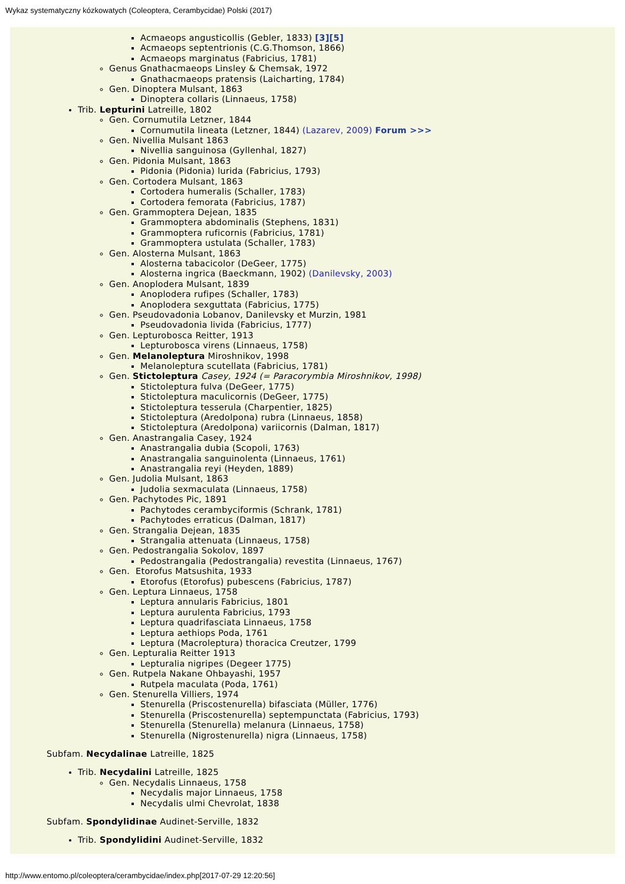Wykaz systematyczny kózkowatych (Coleoptera, Cerambycidae) Polski (2017)
Acmaeops angusticollis (Gebler, 1833) [3][5]
Acmaeops septentrionis (C.G.Thomson, 1866)
Acmaeops marginatus (Fabricius, 1781)
Genus Gnathacmaeops Linsley & Chemsak, 1972
Gnathacmaeops pratensis (Laicharting, 1784)
Gen. Dinoptera Mulsant, 1863
Dinoptera collaris (Linnaeus, 1758)
Trib. Lepturini Latreille, 1802
Gen. Cornumutila Letzner, 1844
Cornumutila lineata (Letzner, 1844) (Lazarev, 2009) Forum >>>
Gen. Nivellia Mulsant 1863
Nivellia sanguinosa (Gyllenhal, 1827)
Gen. Pidonia Mulsant, 1863
Pidonia (Pidonia) lurida (Fabricius, 1793)
Gen. Cortodera Mulsant, 1863
Cortodera humeralis (Schaller, 1783)
Cortodera femorata (Fabricius, 1787)
Gen. Grammoptera Dejean, 1835
Grammoptera abdominalis (Stephens, 1831)
Grammoptera ruficornis (Fabricius, 1781)
Grammoptera ustulata (Schaller, 1783)
Gen. Alosterna Mulsant, 1863
Alosterna tabacicolor (DeGeer, 1775)
Alosterna ingrica (Baeckmann, 1902) (Danilevsky, 2003)
Gen. Anoplodera Mulsant, 1839
Anoplodera rufipes (Schaller, 1783)
Anoplodera sexguttata (Fabricius, 1775)
Gen. Pseudovadonia Lobanov, Danilevsky et Murzin, 1981
Pseudovadonia livida (Fabricius, 1777)
Gen. Lepturobosca Reitter, 1913
Lepturobosca virens (Linnaeus, 1758)
Gen. Melanoleptura Miroshnikov, 1998
Melanoleptura scutellata (Fabricius, 1781)
Gen. Stictoleptura Casey, 1924 (= Paracorymbia Miroshnikov, 1998)
Stictoleptura fulva (DeGeer, 1775)
Stictoleptura maculicornis (DeGeer, 1775)
Stictoleptura tesserula (Charpentier, 1825)
Stictoleptura (Aredolpona) rubra (Linnaeus, 1858)
Stictoleptura (Aredolpona) variicornis (Dalman, 1817)
Gen. Anastrangalia Casey, 1924
Anastrangalia dubia (Scopoli, 1763)
Anastrangalia sanguinolenta (Linnaeus, 1761)
Anastrangalia reyi (Heyden, 1889)
Gen. Judolia Mulsant, 1863
Judolia sexmaculata (Linnaeus, 1758)
Gen. Pachytodes Pic, 1891
Pachytodes cerambyciformis (Schrank, 1781)
Pachytodes erraticus (Dalman, 1817)
Gen. Strangalia Dejean, 1835
Strangalia attenuata (Linnaeus, 1758)
Gen. Pedostrangalia Sokolov, 1897
Pedostrangalia (Pedostrangalia) revestita (Linnaeus, 1767)
Gen. Etorofus Matsushita, 1933
Etorofus (Etorofus) pubescens (Fabricius, 1787)
Gen. Leptura Linnaeus, 1758
Leptura annularis Fabricius, 1801
Leptura aurulenta Fabricius, 1793
Leptura quadrifasciata Linnaeus, 1758
Leptura aethiops Poda, 1761
Leptura (Macroleptura) thoracica Creutzer, 1799
Gen. Lepturalia Reitter 1913
Lepturalia nigripes (Degeer 1775)
Gen. Rutpela Nakane Ohbayashi, 1957
Rutpela maculata (Poda, 1761)
Gen. Stenurella Villiers, 1974
Stenurella (Priscostenurella) bifasciata (Müller, 1776)
Stenurella (Priscostenurella) septempunctata (Fabricius, 1793)
Stenurella (Stenurella) melanura (Linnaeus, 1758)
Stenurella (Nigrostenurella) nigra (Linnaeus, 1758)
Subfam. Necydalinae Latreille, 1825
Trib. Necydalini Latreille, 1825
Gen. Necydalis Linnaeus, 1758
Necydalis major Linnaeus, 1758
Necydalis ulmi Chevrolat, 1838
Subfam. Spondylidinae Audinet-Serville, 1832
Trib. Spondylidini Audinet-Serville, 1832
http://www.entomo.pl/coleoptera/cerambycidae/index.php[2017-07-29 12:20:56]